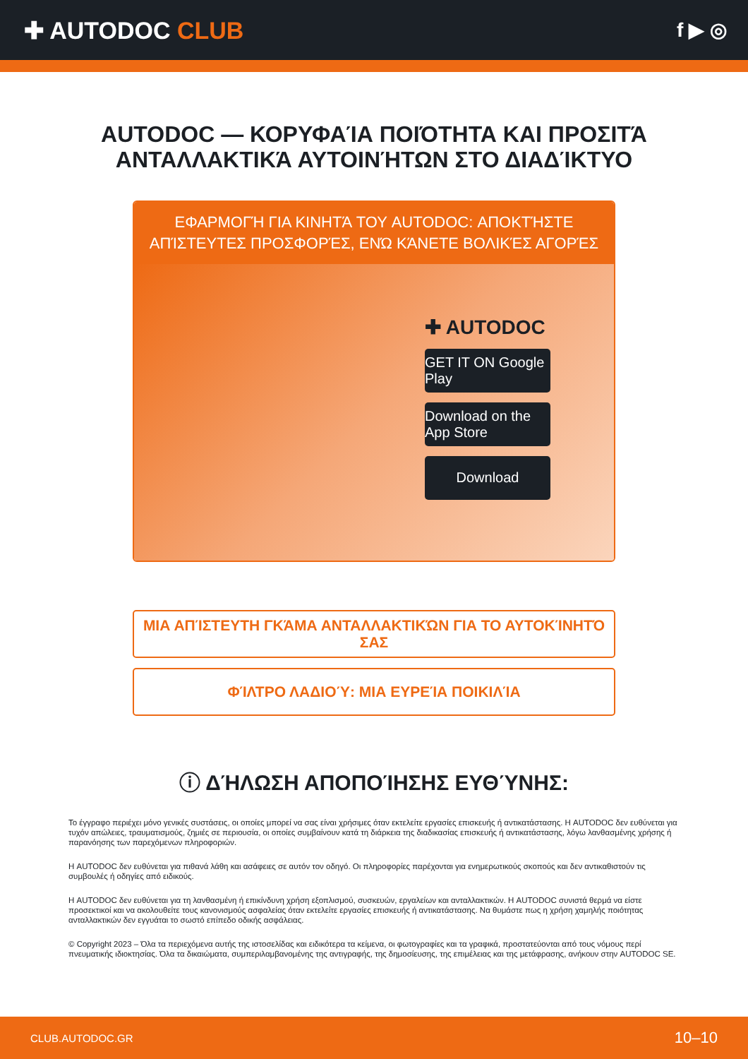✚ AUTODOC CLUB
f ▶ ◎
AUTODOC — ΚΟΡΥΦΑΊΑ ΠΟΙΌΤΗΤΑ ΚΑΙ ΠΡΟΣΙΤΆ ΑΝΤΑΛΛΑΚΤΙΚΆ ΑΥΤΟΙΝΉΤΩΝ ΣΤΟ ΔΙΑΔΊΚΤΥΟ
ΕΦΑΡΜΟΓΉ ΓΙΑ ΚΙΝΗΤΆ ΤΟΥ AUTODOC: ΑΠΟΚΤΉΣΤΕ ΑΠΊΣΤΕΥΤΕΣ ΠΡΟΣΦΟΡΈΣ, ΕΝΏ ΚΆΝΕΤΕ ΒΟΛΙΚΈΣ ΑΓΟΡΈΣ
✚ AUTODOC
GET IT ON Google Play
Download on the App Store
Download
ΜΙΑ ΑΠΊΣΤΕΥΤΗ ΓΚΆΜΑ ΑΝΤΑΛΛΑΚΤΙΚΏΝ ΓΙΑ ΤΟ ΑΥΤΟΚΊΝΗΤΌ ΣΑΣ
ΦΊΛΤΡΟ ΛΑΔΙΟΎ: ΜΙΑ ΕΥΡΕΊΑ ΠΟΙΚΙΛΊΑ
ⓘ ΔΉΛΩΣΗ ΑΠΟΠΟΊΗΣΗΣ ΕΥΘΎΝΗΣ:
Το έγγραφο περιέχει μόνο γενικές συστάσεις, οι οποίες μπορεί να σας είναι χρήσιμες όταν εκτελείτε εργασίες επισκευής ή αντικατάστασης. Η AUTODOC δεν ευθύνεται για τυχόν απώλειες, τραυματισμούς, ζημιές σε περιουσία, οι οποίες συμβαίνουν κατά τη διάρκεια της διαδικασίας επισκευής ή αντικατάστασης, λόγω λανθασμένης χρήσης ή παρανόησης των παρεχόμενων πληροφοριών.
Η AUTODOC δεν ευθύνεται για πιθανά λάθη και ασάφειες σε αυτόν τον οδηγό. Οι πληροφορίες παρέχονται για ενημερωτικούς σκοπούς και δεν αντικαθιστούν τις συμβουλές ή οδηγίες από ειδικούς.
Η AUTODOC δεν ευθύνεται για τη λανθασμένη ή επικίνδυνη χρήση εξοπλισμού, συσκευών, εργαλείων και ανταλλακτικών. Η AUTODOC συνιστά θερμά να είστε προσεκτικοί και να ακολουθείτε τους κανονισμούς ασφαλείας όταν εκτελείτε εργασίες επισκευής ή αντικατάστασης. Να θυμάστε πως η χρήση χαμηλής ποιότητας ανταλλακτικών δεν εγγυάται το σωστό επίπεδο οδικής ασφάλειας.
© Copyright 2023 – Όλα τα περιεχόμενα αυτής της ιστοσελίδας και ειδικότερα τα κείμενα, οι φωτογραφίες και τα γραφικά, προστατεύονται από τους νόμους περί πνευματικής ιδιοκτησίας. Όλα τα δικαιώματα, συμπεριλαμβανομένης της αντιγραφής, της δημοσίευσης, της επιμέλειας και της μετάφρασης, ανήκουν στην AUTODOC SE.
CLUB.AUTODOC.GR 10–10